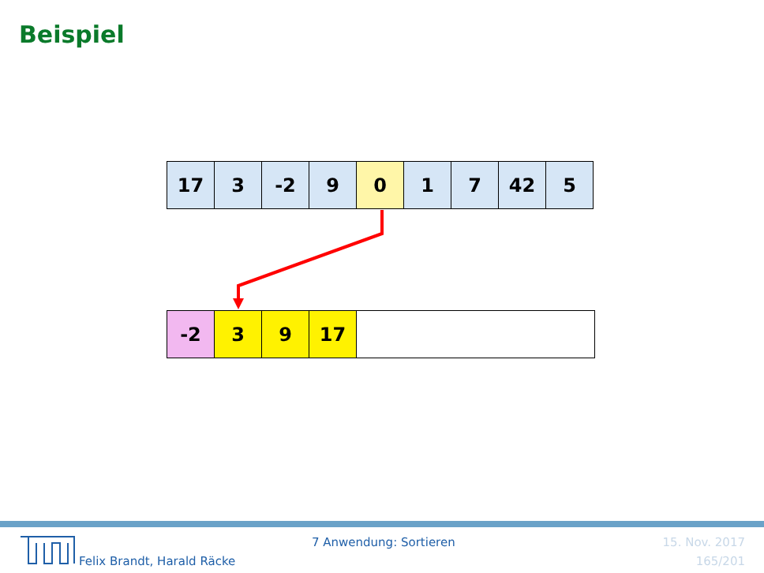Beispiel
| 17 | 3 | -2 | 9 | 0 | 1 | 7 | 42 | 5 |
| -2 | 3 | 9 | 17 | |
Felix Brandt, Harald Räcke
7 Anwendung: Sortieren 15. Nov. 2017
165/201